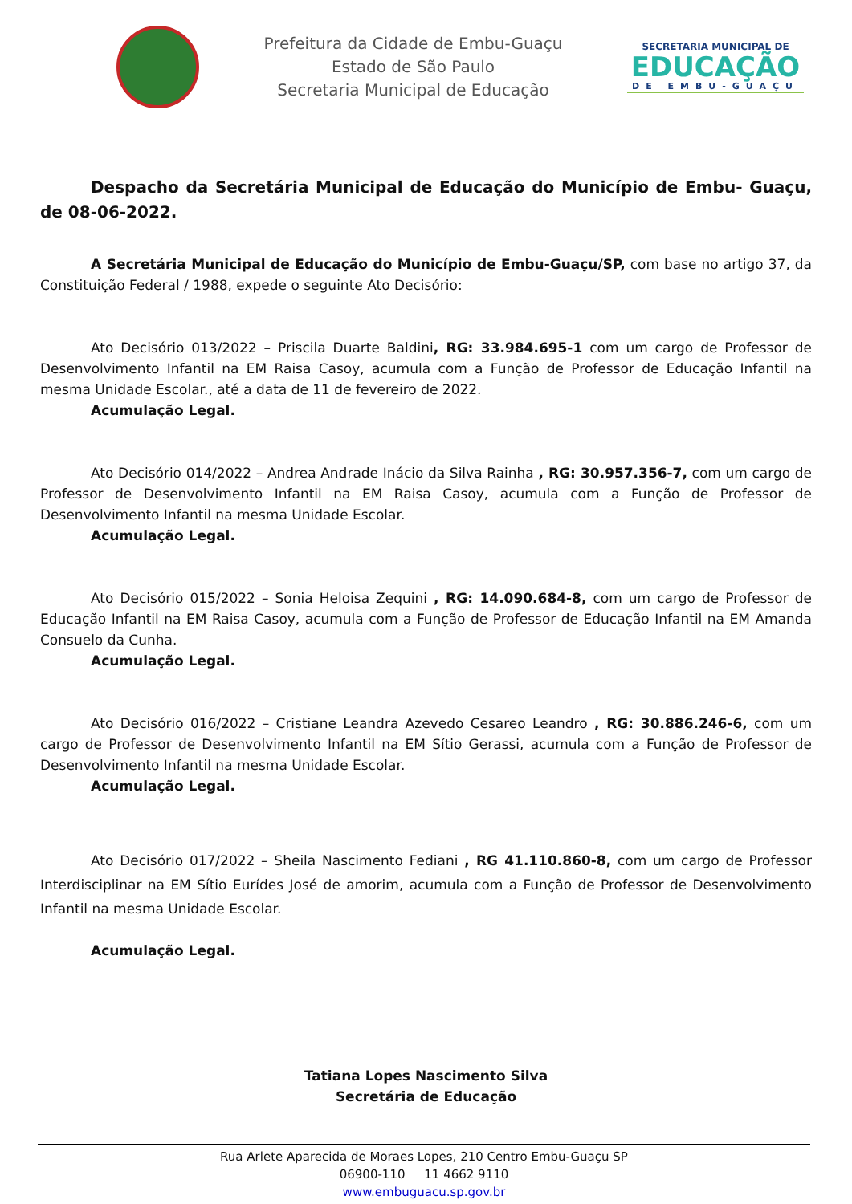Prefeitura da Cidade de Embu-Guaçu
Estado de São Paulo
Secretaria Municipal de Educação
SECRETARIA MUNICIPAL DE
EDUCAÇÃO
DE EMBU-GUAÇU
Despacho da Secretária Municipal de Educação do Município de Embu- Guaçu, de 08-06-2022.
A Secretária Municipal de Educação do Município de Embu-Guaçu/SP, com base no artigo 37, da Constituição Federal / 1988, expede o seguinte Ato Decisório:
Ato Decisório 013/2022 – Priscila Duarte Baldini, RG: 33.984.695-1 com um cargo de Professor de Desenvolvimento Infantil na EM Raisa Casoy, acumula com a Função de Professor de Educação Infantil na mesma Unidade Escolar., até a data de 11 de fevereiro de 2022.
Acumulação Legal.
Ato Decisório 014/2022 – Andrea Andrade Inácio da Silva Rainha , RG: 30.957.356-7, com um cargo de Professor de Desenvolvimento Infantil na EM Raisa Casoy, acumula com a Função de Professor de Desenvolvimento Infantil na mesma Unidade Escolar.
Acumulação Legal.
Ato Decisório 015/2022 – Sonia Heloisa Zequini , RG: 14.090.684-8, com um cargo de Professor de Educação Infantil na EM Raisa Casoy, acumula com a Função de Professor de Educação Infantil na EM Amanda Consuelo da Cunha.
Acumulação Legal.
Ato Decisório 016/2022 – Cristiane Leandra Azevedo Cesareo Leandro , RG: 30.886.246-6, com um cargo de Professor de Desenvolvimento Infantil na EM Sítio Gerassi, acumula com a Função de Professor de Desenvolvimento Infantil na mesma Unidade Escolar.
Acumulação Legal.
Ato Decisório 017/2022 – Sheila Nascimento Fediani , RG 41.110.860-8, com um cargo de Professor Interdisciplinar na EM Sítio Eurídes José de amorim, acumula com a Função de Professor de Desenvolvimento Infantil na mesma Unidade Escolar.
Acumulação Legal.
Tatiana Lopes Nascimento Silva
Secretária de Educação
Rua Arlete Aparecida de Moraes Lopes, 210 Centro Embu-Guaçu SP
06900-110 11 4662 9110
www.embuguacu.sp.gov.br